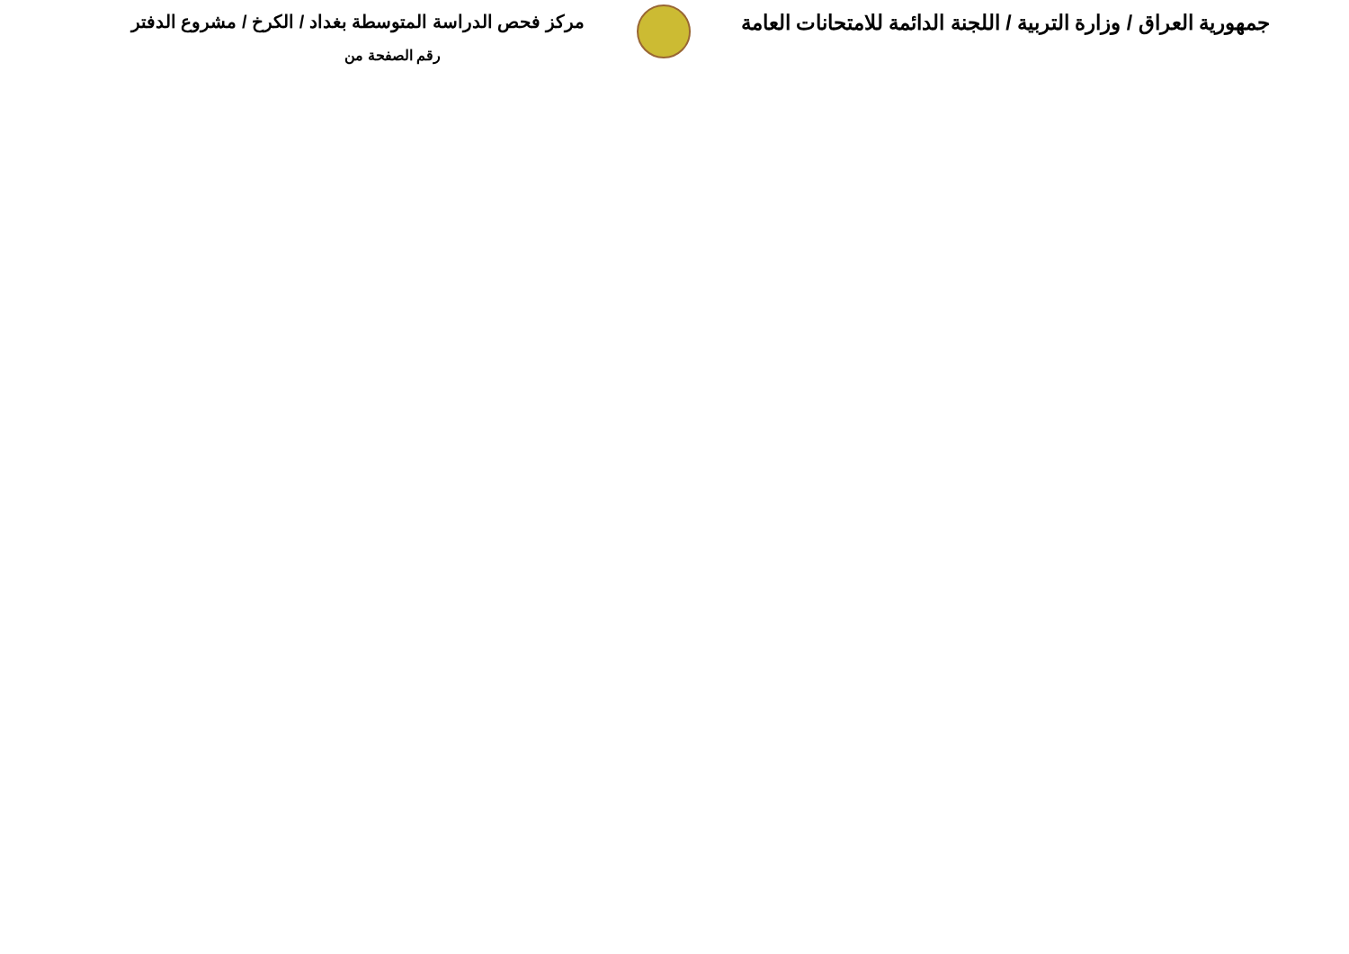جمهورية العراق / وزارة التربية / اللجنة الدائمة للامتحانات العامة مركز فحص الدراسة المتوسطة بغداد / الكرخ / مشروع الدفتر
رقم الصفحة من